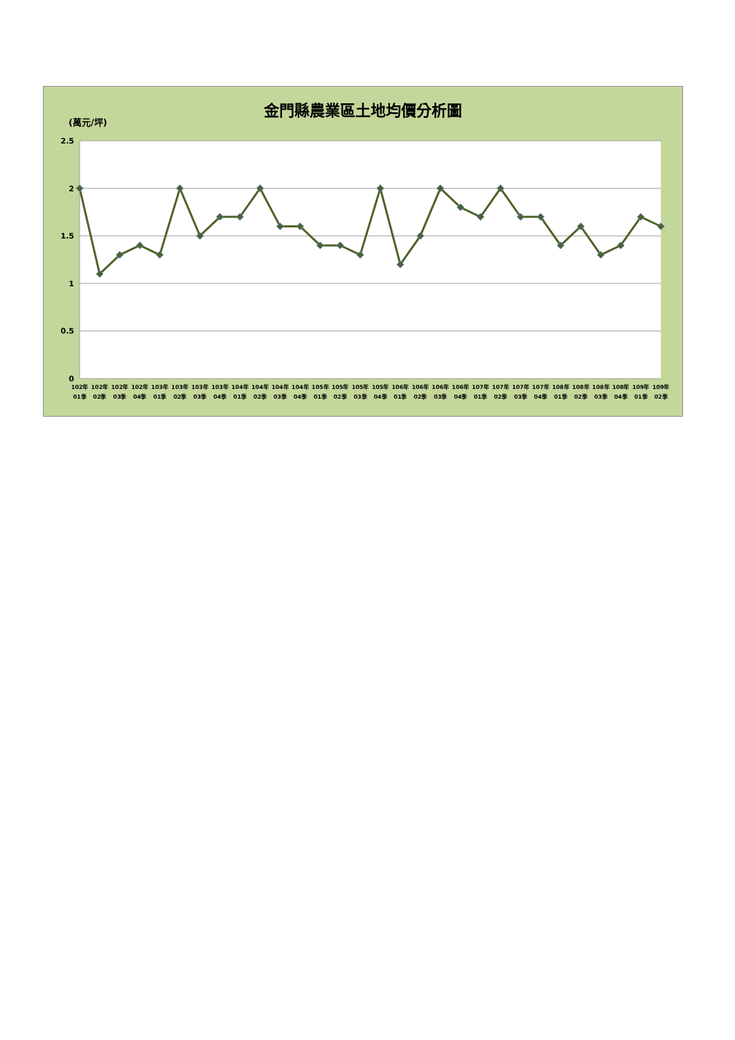金門縣農業區土地均價分析圖
(萬元/坪)
2.5
2
1.5
1
0.5
0
102年
01季
102年
02季
102年
03季
102年
04季
103年
01季
103年
02季
103年
03季
103年
04季
104年
01季
104年
02季
104年
03季
104年
04季
105年
01季
105年
02季
105年
03季
105年
04季
106年
01季
106年
02季
106年
03季
106年
04季
107年
01季
107年
02季
107年
03季
107年
04季
108年
01季
108年
02季
108年
03季
108年
04季
109年
01季
109年
02季